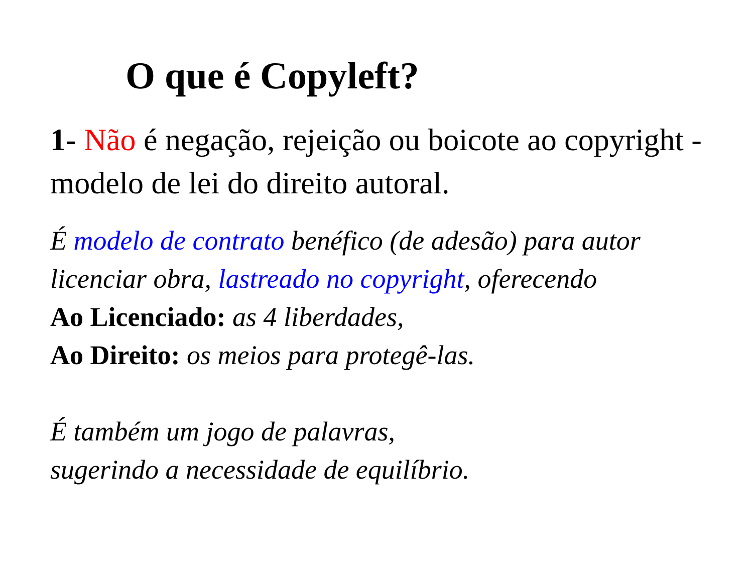O que é Copyleft?
1- Não é negação, rejeição ou boicote ao copyright - modelo de lei do direito autoral.
É modelo de contrato benéfico (de adesão) para autor licenciar obra, lastreado no copyright, oferecendo
Ao Licenciado: as 4 liberdades,
Ao Direito: os meios para protegê-las.
É também um jogo de palavras,
sugerindo a necessidade de equilíbrio.